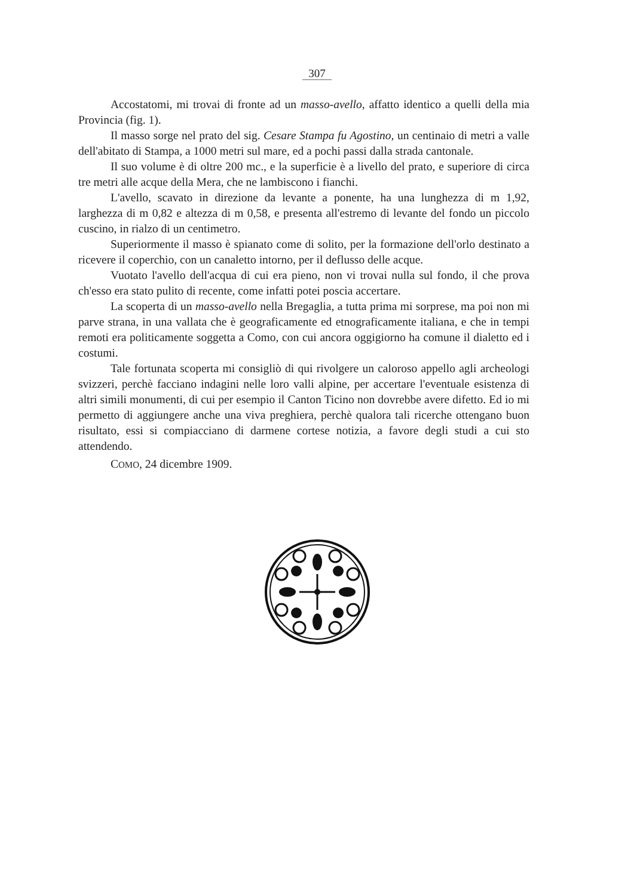307
Accostatomi, mi trovai di fronte ad un masso-avello, affatto identico a quelli della mia Provincia (fig. 1).
Il masso sorge nel prato del sig. Cesare Stampa fu Agostino, un centinaio di metri a valle dell'abitato di Stampa, a 1000 metri sul mare, ed a pochi passi dalla strada cantonale.
Il suo volume è di oltre 200 mc., e la superficie è a livello del prato, e superiore di circa tre metri alle acque della Mera, che ne lambiscono i fianchi.
L'avello, scavato in direzione da levante a ponente, ha una lunghezza di m 1,92, larghezza di m 0,82 e altezza di m 0,58, e presenta all'estremo di levante del fondo un piccolo cuscino, in rialzo di un centimetro.
Superiormente il masso è spianato come di solito, per la formazione dell'orlo destinato a ricevere il coperchio, con un canaletto intorno, per il deflusso delle acque.
Vuotato l'avello dell'acqua di cui era pieno, non vi trovai nulla sul fondo, il che prova ch'esso era stato pulito di recente, come infatti potei poscia accertare.
La scoperta di un masso-avello nella Bregaglia, a tutta prima mi sorprese, ma poi non mi parve strana, in una vallata che è geograficamente ed etnograficamente italiana, e che in tempi remoti era politicamente soggetta a Como, con cui ancora oggigiorno ha comune il dialetto ed i costumi.
Tale fortunata scoperta mi consigliò di qui rivolgere un caloroso appello agli archeologi svizzeri, perchè facciano indagini nelle loro valli alpine, per accertare l'eventuale esistenza di altri simili monumenti, di cui per esempio il Canton Ticino non dovrebbe avere difetto. Ed io mi permetto di aggiungere anche una viva preghiera, perchè qualora tali ricerche ottengano buon risultato, essi si compiacciano di darmene cortese notizia, a favore degli studi a cui sto attendendo.
COMO, 24 dicembre 1909.